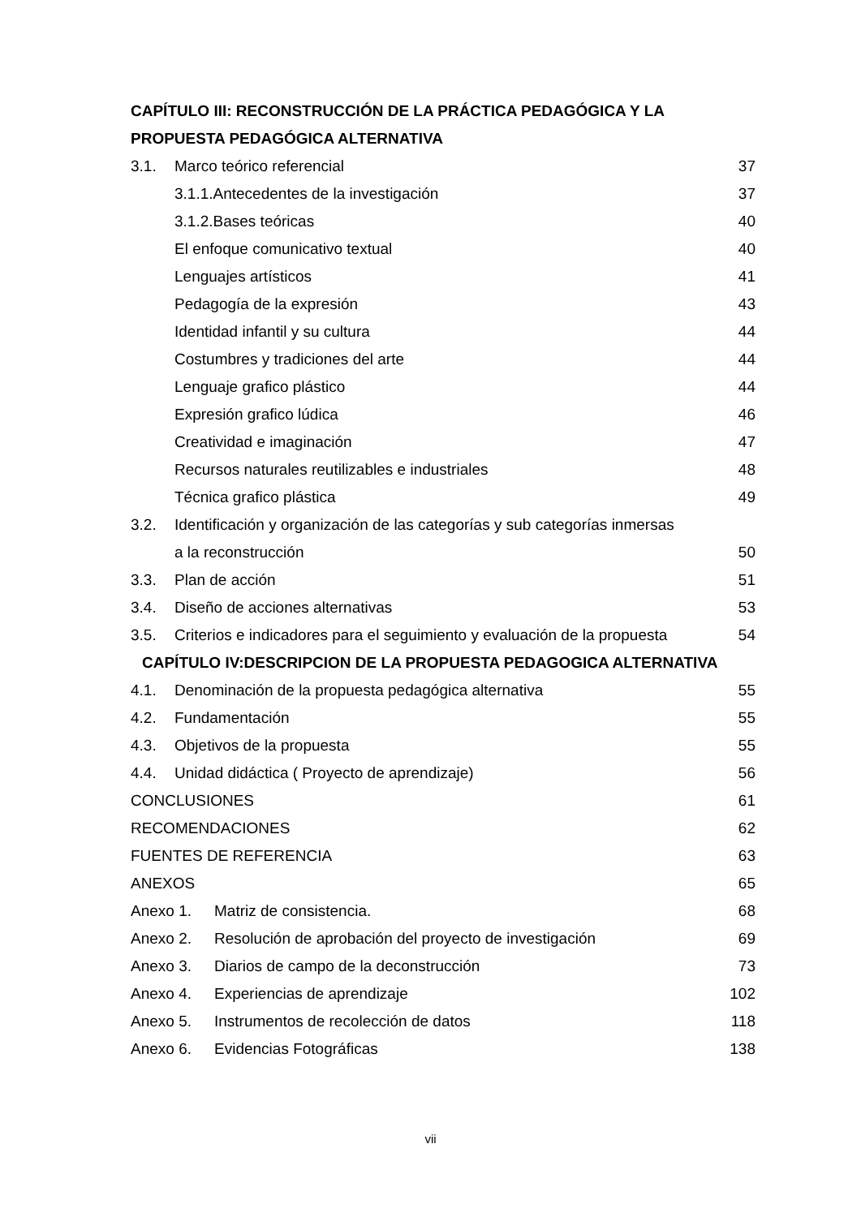CAPÍTULO III: RECONSTRUCCIÓN DE LA PRÁCTICA PEDAGÓGICA Y LA
PROPUESTA PEDAGÓGICA ALTERNATIVA
3.1. Marco teórico referencial 37
3.1.1.Antecedentes de la investigación 37
3.1.2.Bases teóricas 40
El enfoque comunicativo textual 40
Lenguajes artísticos 41
Pedagogía de la expresión 43
Identidad infantil y su cultura 44
Costumbres y tradiciones del arte 44
Lenguaje grafico plástico 44
Expresión grafico lúdica 46
Creatividad e imaginación 47
Recursos naturales reutilizables e industriales 48
Técnica grafico plástica 49
3.2. Identificación y organización de las categorías y sub categorías inmersas
a la reconstrucción 50
3.3. Plan de acción 51
3.4. Diseño de acciones alternativas 53
3.5. Criterios e indicadores para el seguimiento y evaluación de la propuesta 54
CAPÍTULO IV:DESCRIPCION DE LA PROPUESTA PEDAGOGICA ALTERNATIVA
4.1. Denominación de la propuesta pedagógica alternativa 55
4.2. Fundamentación 55
4.3. Objetivos de la propuesta 55
4.4. Unidad didáctica ( Proyecto de aprendizaje) 56
CONCLUSIONES 61
RECOMENDACIONES 62
FUENTES DE REFERENCIA 63
ANEXOS 65
Anexo 1. Matriz de consistencia. 68
Anexo 2. Resolución de aprobación del proyecto de investigación 69
Anexo 3. Diarios de campo de la deconstrucción 73
Anexo 4. Experiencias de aprendizaje 102
Anexo 5. Instrumentos de recolección de datos 118
Anexo 6. Evidencias Fotográficas 138
vii